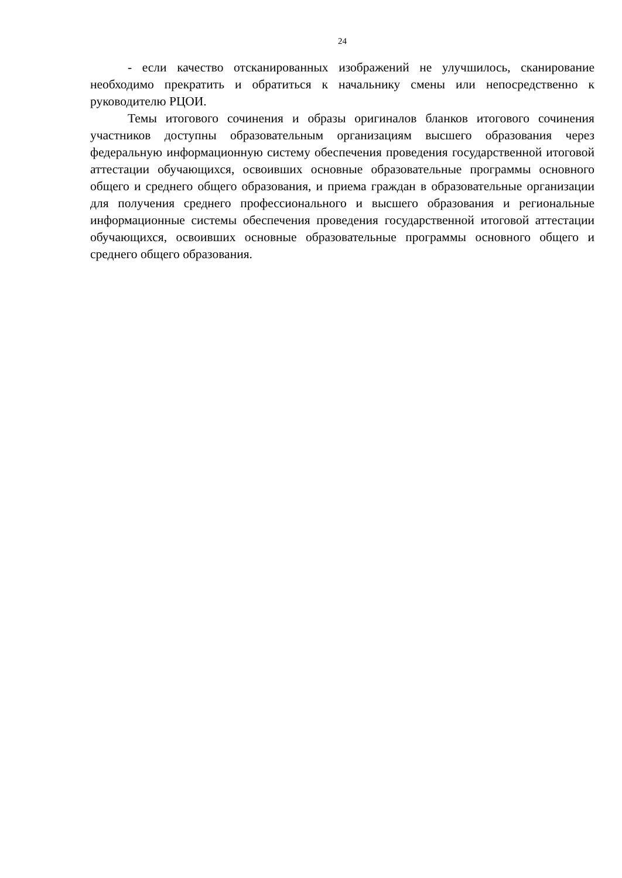24
- если качество отсканированных изображений не улучшилось, сканирование необходимо прекратить и обратиться к начальнику смены или непосредственно к руководителю РЦОИ.
Темы итогового сочинения и образы оригиналов бланков итогового сочинения участников доступны образовательным организациям высшего образования через федеральную информационную систему обеспечения проведения государственной итоговой аттестации обучающихся, освоивших основные образовательные программы основного общего и среднего общего образования, и приема граждан в образовательные организации для получения среднего профессионального и высшего образования и региональные информационные системы обеспечения проведения государственной итоговой аттестации обучающихся, освоивших основные образовательные программы основного общего и среднего общего образования.